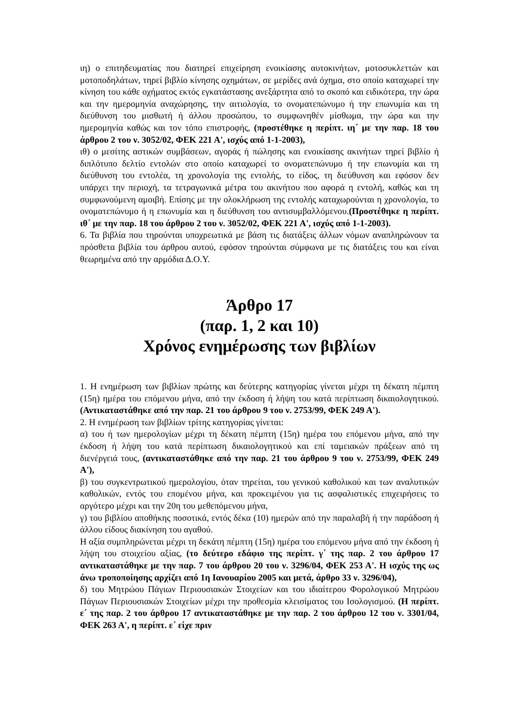ιη) ο επιτηδευματίας που διατηρεί επιχείρηση ενοικίασης αυτοκινήτων, μοτοσυκλεττών και μοτοποδηλάτων, τηρεί βιβλίο κίνησης οχημάτων, σε μερίδες ανά όχημα, στο οποίο καταχωρεί την κίνηση του κάθε οχήματος εκτός εγκατάστασης ανεξάρτητα από το σκοπό και ειδικότερα, την ώρα και την ημερομηνία αναχώρησης, την αιτιολογία, το ονοματεπώνυμο ή την επωνυμία και τη διεύθυνση του μισθωτή ή άλλου προσώπου, το συμφωνηθέν μίσθωμα, την ώρα και την ημερομηνία καθώς και τον τόπο επιστροφής, (προστέθηκε η περίπτ. ιη΄ με την παρ. 18 του άρθρου 2 του ν. 3052/02, ΦΕΚ 221 Α', ισχύς από 1-1-2003),
ιθ) ο μεσίτης αστικών συμβάσεων, αγοράς ή πώλησης και ενοικίασης ακινήτων τηρεί βιβλίο ή διπλότυπο δελτίο εντολών στο οποίο καταχωρεί το ονοματεπώνυμο ή την επωνυμία και τη διεύθυνση του εντολέα, τη χρονολογία της εντολής, το είδος, τη διεύθυνση και εφόσον δεν υπάρχει την περιοχή, τα τετραγωνικά μέτρα του ακινήτου που αφορά η εντολή, καθώς και τη συμφωνούμενη αμοιβή. Επίσης με την ολοκλήρωση της εντολής καταχωρούνται η χρονολογία, το ονοματεπώνυμο ή η επωνυμία και η διεύθυνση του αντισυμβαλλόμενου.(Προστέθηκε η περίπτ. ιθ΄ με την παρ. 18 του άρθρου 2 του ν. 3052/02, ΦΕΚ 221 Α', ισχύς από 1-1-2003).
6. Τα βιβλία που τηρούνται υποχρεωτικά με βάση τις διατάξεις άλλων νόμων αναπληρώνουν τα πρόσθετα βιβλία του άρθρου αυτού, εφόσον τηρούνται σύμφωνα με τις διατάξεις του και είναι θεωρημένα από την αρμόδια Δ.Ο.Υ.
Άρθρο 17
(παρ. 1, 2 και 10)
Χρόνος ενημέρωσης των βιβλίων
1. Η ενημέρωση των βιβλίων πρώτης και δεύτερης κατηγορίας γίνεται μέχρι τη δέκατη πέμπτη (15η) ημέρα του επόμενου μήνα, από την έκδοση ή λήψη του κατά περίπτωση δικαιολογητικού. (Αντικαταστάθηκε από την παρ. 21 του άρθρου 9 του ν. 2753/99, ΦΕΚ 249 Α').
2. Η ενημέρωση των βιβλίων τρίτης κατηγορίας γίνεται:
α) του ή των ημερολογίων μέχρι τη δέκατη πέμπτη (15η) ημέρα του επόμενου μήνα, από την έκδοση ή λήψη του κατά περίπτωση δικαιολογητικού και επί ταμειακών πράξεων από τη διενέργειά τους, (αντικαταστάθηκε από την παρ. 21 του άρθρου 9 του ν. 2753/99, ΦΕΚ 249 Α'),
β) του συγκεντρωτικού ημερολογίου, όταν τηρείται, του γενικού καθολικού και των αναλυτικών καθολικών, εντός του επομένου μήνα, και προκειμένου για τις ασφαλιστικές επιχειρήσεις το αργότερο μέχρι και την 20η του μεθεπόμενου μήνα,
γ) του βιβλίου αποθήκης ποσοτικά, εντός δέκα (10) ημερών από την παραλαβή ή την παράδοση ή άλλου είδους διακίνηση του αγαθού.
Η αξία συμπληρώνεται μέχρι τη δεκάτη πέμπτη (15η) ημέρα του επόμενου μήνα από την έκδοση ή λήψη του στοιχείου αξίας, (το δεύτερο εδάφιο της περίπτ. γ΄ της παρ. 2 του άρθρου 17 αντικαταστάθηκε με την παρ. 7 του άρθρου 20 του ν. 3296/04, ΦΕΚ 253 Α'. Η ισχύς της ως άνω τροποποίησης αρχίζει από 1η Ιανουαρίου 2005 και μετά, άρθρο 33 ν. 3296/04),
δ) του Μητρώου Πάγιων Περιουσιακών Στοιχείων και του ιδιαίτερου Φορολογικού Μητρώου Πάγιων Περιουσιακών Στοιχείων μέχρι την προθεσμία κλεισίματος του Ισολογισμού. (Η περίπτ. ε΄ της παρ. 2 του άρθρου 17 αντικαταστάθηκε με την παρ. 2 του άρθρου 12 του ν. 3301/04, ΦΕΚ 263 Α', η περίπτ. ε΄ είχε πριν